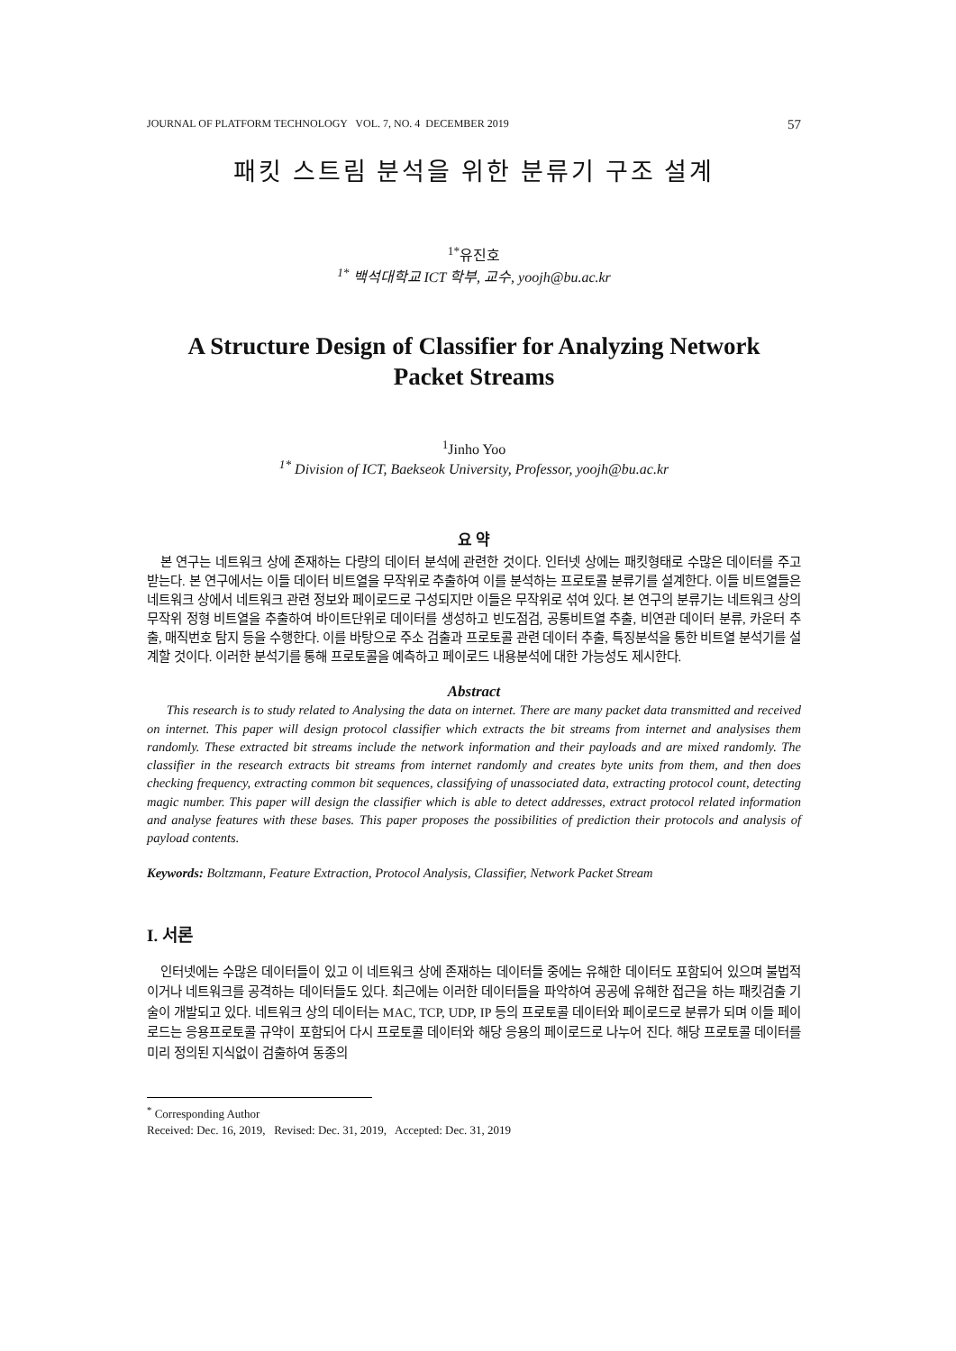JOURNAL OF PLATFORM TECHNOLOGY VOL. 7, NO. 4 DECEMBER 2019 57
패킷 스트림 분석을 위한 분류기 구조 설계
<sup>1*</sup>유진호
<sup>1*</sup> 백석대학교 ICT 학부, 교수, yoojh@bu.ac.kr
A Structure Design of Classifier for Analyzing Network
Packet Streams
<sup>1</sup> Jinho Yoo
<sup>1*</sup> Division of ICT, Baekseok University, Professor, yoojh@bu.ac.kr
요 약
본 연구는 네트워크 상에 존재하는 다량의 데이터 분석에 관련한 것이다. 인터넷 상에는 패킷형태로 수많은 데이터를 주고 받는다. 본 연구에서는 이들 데이터 비트열을 무작위로 추출하여 이를 분석하는 프로토콜 분류기를 설계한다. 이들 비트열들은 네트워크 상에서 네트워크 관련 정보와 페이로드로 구성되지만 이들은 무작위로 섞여 있다. 본 연구의 분류기는 네트워크 상의 무작위 정형 비트열을 추출하여 바이트단위로 데이터를 생성하고 빈도점검, 공통비트열 추출, 비연관 데이터 분류, 카운터 추출, 매직번호 탐지 등을 수행한다. 이를 바탕으로 주소 검출과 프로토콜 관련 데이터 추출, 특징분석을 통한 비트열 분석기를 설계할 것이다. 이러한 분석기를 통해 프로토콜을 예측하고 페이로드 내용분석에 대한 가능성도 제시한다.
Abstract
This research is to study related to Analysing the data on internet. There are many packet data transmitted and received on internet. This paper will design protocol classifier which extracts the bit streams from internet and analysises them randomly. These extracted bit streams include the network information and their payloads and are mixed randomly. The classifier in the research extracts bit streams from internet randomly and creates byte units from them, and then does checking frequency, extracting common bit sequences, classifying of unassociated data, extracting protocol count, detecting magic number. This paper will design the classifier which is able to detect addresses, extract protocol related information and analyse features with these bases. This paper proposes the possibilities of prediction their protocols and analysis of payload contents.
Keywords: Boltzmann, Feature Extraction, Protocol Analysis, Classifier, Network Packet Stream
I. 서론
인터넷에는 수많은 데이터들이 있고 이 네트워크 상에 존재하는 데이터들 중에는 유해한 데이터도 포함되어 있으며 불법적이거나 네트워크를 공격하는 데이터들도 있다. 최근에는 이러한 데이터들을 파악하여 공공에 유해한 접근을 하는 패킷검출 기술이 개발되고 있다. 네트워크 상의 데이터는 MAC, TCP, UDP, IP 등의 프로토콜 데이터와 페이로드로 분류가 되며 이들 페이로드는 응용프로토콜 규약이 포함되어 다시 프로토콜 데이터와 해당 응용의 페이로드로 나누어 진다. 해당 프로토콜 데이터를 미리 정의된 지식없이 검출하여 동종의
<sup>*</sup> Corresponding Author
Received: Dec. 16, 2019, Revised: Dec. 31, 2019, Accepted: Dec. 31, 2019